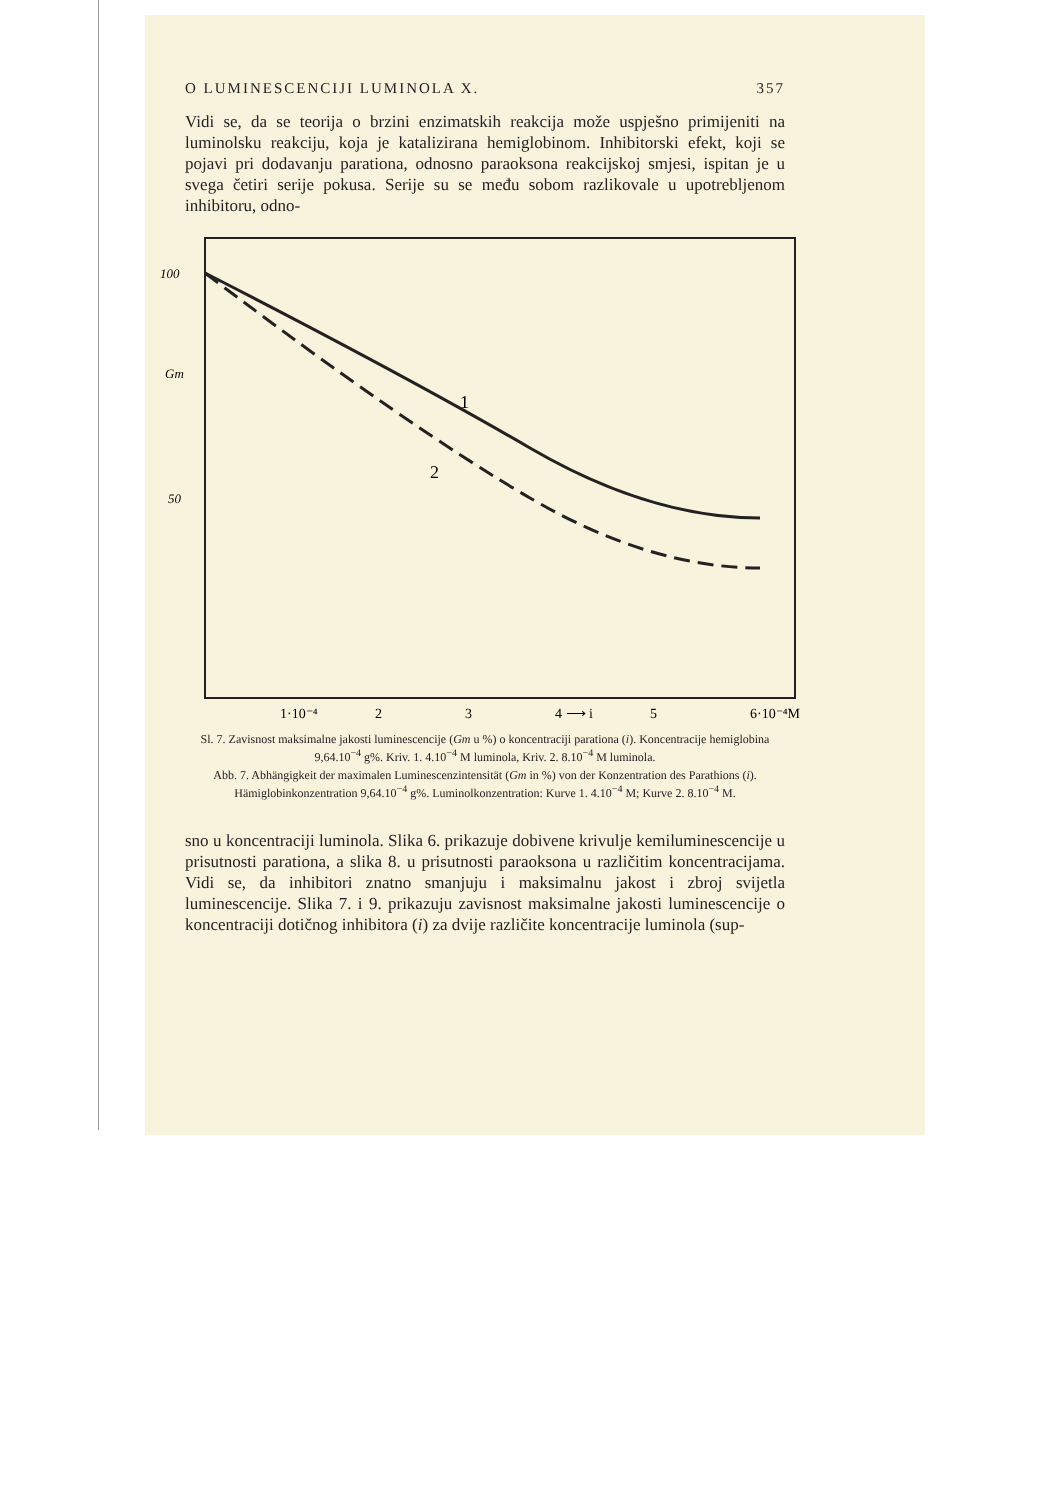O LUMINESCENCIJI LUMINOLA X. 357
Vidi se, da se teorija o brzini enzimatskih reakcija može uspješno primijeniti na luminolsku reakciju, koja je katalizirana hemiglobinom. Inhibitorski efekt, koji se pojavi pri dodavanju parationa, odnosno paraoksona reakcijskoj smjesi, ispitan je u svega četiri serije pokusa. Serije su se među sobom razlikovale u upotrebljenom inhibitoru, odno-
100
Gm
50
1
2
1·10⁻⁴
2
3
4 ⟶ i
5
6·10⁻⁴M
Sl. 7. Zavisnost maksimalne jakosti luminescencije (Gm u %) o koncentraciji parationa (i). Koncentracije hemiglobina 9,64.10<sup>−4</sup> g%. Kriv. 1. 4.10<sup>−4</sup> M luminola, Kriv. 2. 8.10<sup>−4</sup> M luminola.
Abb. 7. Abhängigkeit der maximalen Luminescenzintensität (Gm in %) von der Konzentration des Parathions (i). Hämiglobinkonzentration 9,64.10<sup>−4</sup> g%. Luminolkonzentration: Kurve 1. 4.10<sup>−4</sup> M; Kurve 2. 8.10<sup>−4</sup> M.
sno u koncentraciji luminola. Slika 6. prikazuje dobivene krivulje kemiluminescencije u prisutnosti parationa, a slika 8. u prisutnosti paraoksona u različitim koncentracijama. Vidi se, da inhibitori znatno smanjuju i maksimalnu jakost i zbroj svijetla luminescencije. Slika 7. i 9. prikazuju zavisnost maksimalne jakosti luminescencije o koncentraciji dotičnog inhibitora (i) za dvije različite koncentracije luminola (sup-